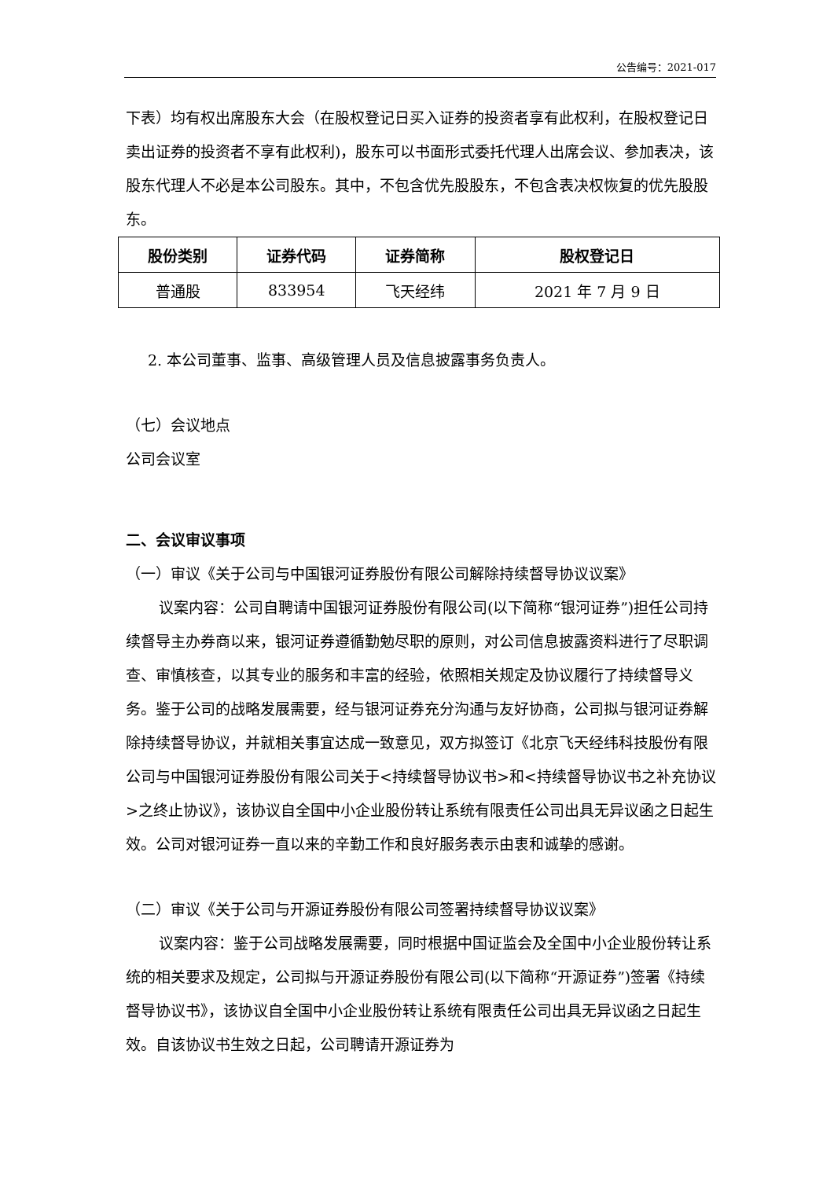公告编号：2021-017
下表）均有权出席股东大会（在股权登记日买入证券的投资者享有此权利，在股权登记日卖出证券的投资者不享有此权利)，股东可以书面形式委托代理人出席会议、参加表决，该股东代理人不必是本公司股东。其中，不包含优先股股东，不包含表决权恢复的优先股股东。
| 股份类别 | 证券代码 | 证券简称 | 股权登记日 |
| --- | --- | --- | --- |
| 普通股 | 833954 | 飞天经纬 | 2021 年 7 月 9 日 |
2. 本公司董事、监事、高级管理人员及信息披露事务负责人。
（七）会议地点
公司会议室
二、会议审议事项
（一）审议《关于公司与中国银河证券股份有限公司解除持续督导协议议案》
议案内容：公司自聘请中国银河证券股份有限公司(以下简称“银河证券”)担任公司持续督导主办券商以来，银河证券遵循勤勉尽职的原则，对公司信息披露资料进行了尽职调查、审慎核查，以其专业的服务和丰富的经验，依照相关规定及协议履行了持续督导义务。鉴于公司的战略发展需要，经与银河证券充分沟通与友好协商，公司拟与银河证券解除持续督导协议，并就相关事宜达成一致意见，双方拟签订《北京飞天经纬科技股份有限公司与中国银河证券股份有限公司关于<持续督导协议书>和<持续督导协议书之补充协议>之终止协议》，该协议自全国中小企业股份转让系统有限责任公司出具无异议函之日起生效。公司对银河证券一直以来的辛勤工作和良好服务表示由衷和诚挚的感谢。
（二）审议《关于公司与开源证券股份有限公司签署持续督导协议议案》
议案内容：鉴于公司战略发展需要，同时根据中国证监会及全国中小企业股份转让系统的相关要求及规定，公司拟与开源证券股份有限公司(以下简称“开源证券”)签署《持续督导协议书》，该协议自全国中小企业股份转让系统有限责任公司出具无异议函之日起生效。自该协议书生效之日起，公司聘请开源证券为